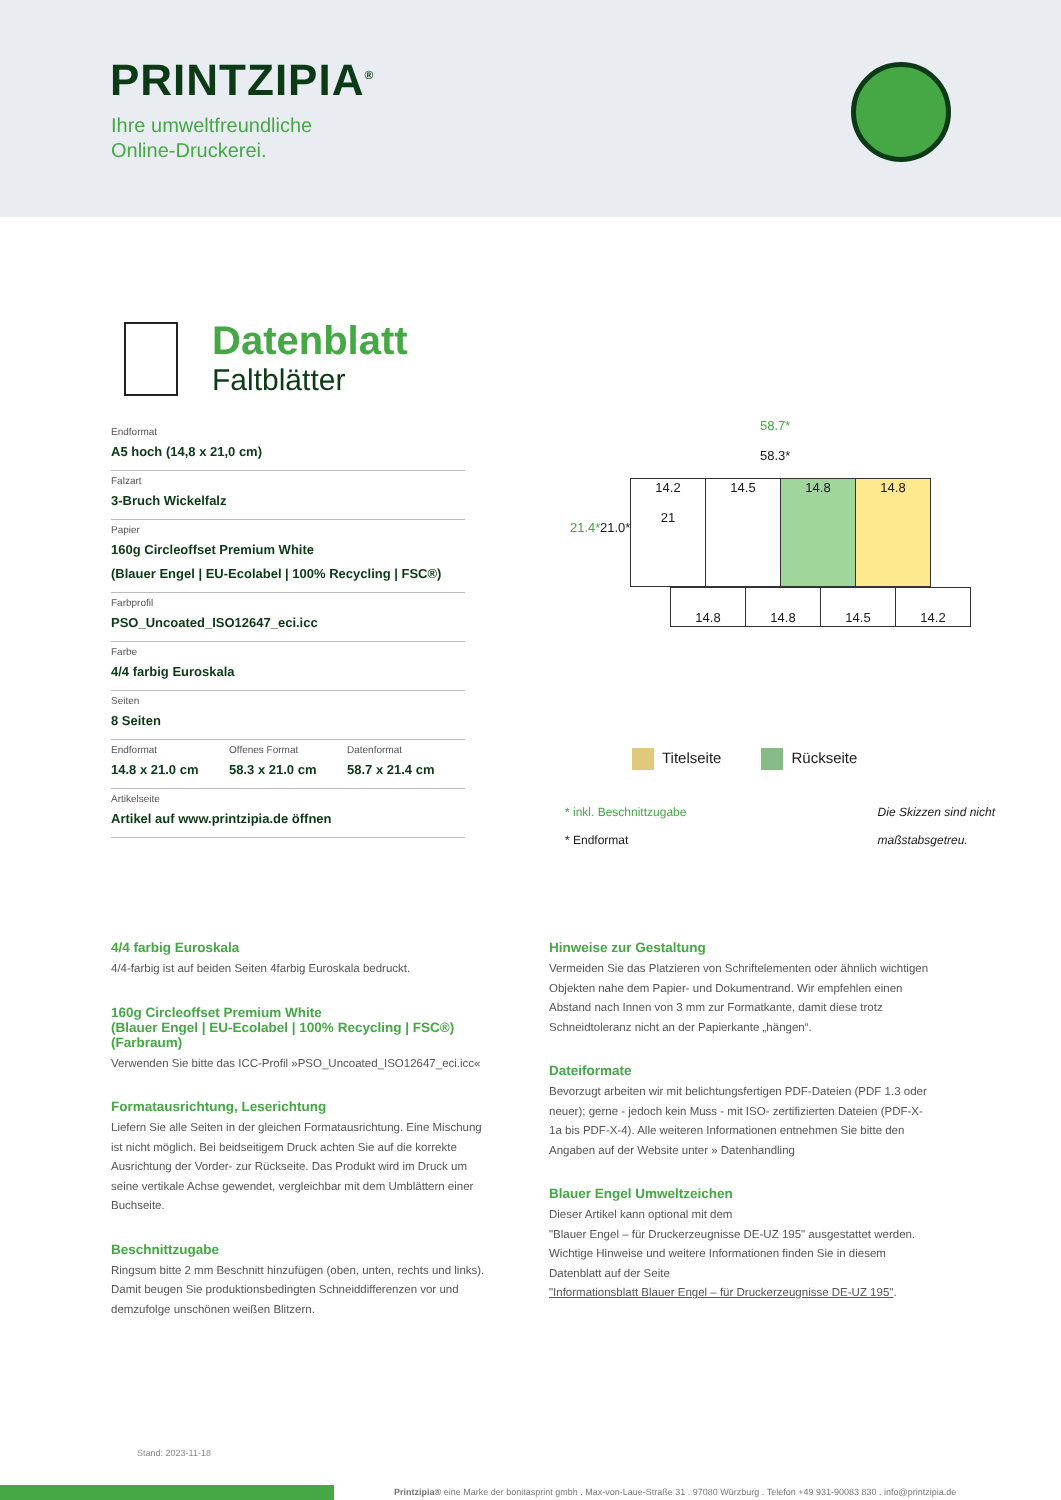PRINTZIPIA<sup>®</sup>
Ihre umweltfreundliche
Online-Druckerei.
Datenblatt
Faltblätter
Endformat
A5 hoch (14,8 x 21,0 cm)
Falzart
3-Bruch Wickelfalz
Papier
160g Circleoffset Premium White
(Blauer Engel | EU-Ecolabel | 100% Recycling | FSC®)
Farbprofil
PSO_Uncoated_ISO12647_eci.icc
Farbe
4/4 farbig Euroskala
Seiten
8 Seiten
Endformat
14.8 x 21.0 cm
Offenes Format
58.3 x 21.0 cm
Datenformat
58.7 x 21.4 cm
Artikelseite
Artikel auf www.printzipia.de öffnen
58.7*
58.3*
21.4* 21.0*
| 14.2 21 | 14.5 | 14.8 | 14.8 |
| 14.8 | 14.8 | 14.5 | 14.2 |
Titelseite Rückseite
* inkl. Beschnittzugabe
* Endformat
Die Skizzen sind nicht
maßstabsgetreu.
4/4 farbig Euroskala
4/4-farbig ist auf beiden Seiten 4farbig Euroskala bedruckt.
160g Circleoffset Premium White
(Blauer Engel | EU-Ecolabel | 100% Recycling | FSC®)
(Farbraum)
Verwenden Sie bitte das ICC-Profil »PSO_Uncoated_ISO12647_eci.icc«
Formatausrichtung, Leserichtung
Liefern Sie alle Seiten in der gleichen Formatausrichtung. Eine Mischung ist nicht möglich. Bei beidseitigem Druck achten Sie auf die korrekte Ausrichtung der Vorder- zur Rückseite. Das Produkt wird im Druck um seine vertikale Achse gewendet, vergleichbar mit dem Umblättern einer Buchseite.
Beschnittzugabe
Ringsum bitte 2 mm Beschnitt hinzufügen (oben, unten, rechts und links). Damit beugen Sie produktionsbedingten Schneiddifferenzen vor und demzufolge unschönen weißen Blitzern.
Hinweise zur Gestaltung
Vermeiden Sie das Platzieren von Schriftelementen oder ähnlich wichtigen Objekten nahe dem Papier- und Dokumentrand. Wir empfehlen einen Abstand nach Innen von 3 mm zur Formatkante, damit diese trotz Schneidtoleranz nicht an der Papierkante „hängen“.
Dateiformate
Bevorzugt arbeiten wir mit belichtungsfertigen PDF-Dateien (PDF 1.3 oder neuer); gerne - jedoch kein Muss - mit ISO- zertifizierten Dateien (PDF-X-1a bis PDF-X-4). Alle weiteren Informationen entnehmen Sie bitte den Angaben auf der Website unter » Datenhandling
Blauer Engel Umweltzeichen
Dieser Artikel kann optional mit dem
"Blauer Engel – für Druckerzeugnisse DE-UZ 195" ausgestattet werden. Wichtige Hinweise und weitere Informationen finden Sie in diesem Datenblatt auf der Seite
"Informationsblatt Blauer Engel – für Druckerzeugnisse DE-UZ 195".
Stand: 2023-11-18
Printzipia® eine Marke der bonitasprint gmbh . Max-von-Laue-Straße 31 . 97080 Würzburg . Telefon +49 931-90083 830 . info@printzipia.de